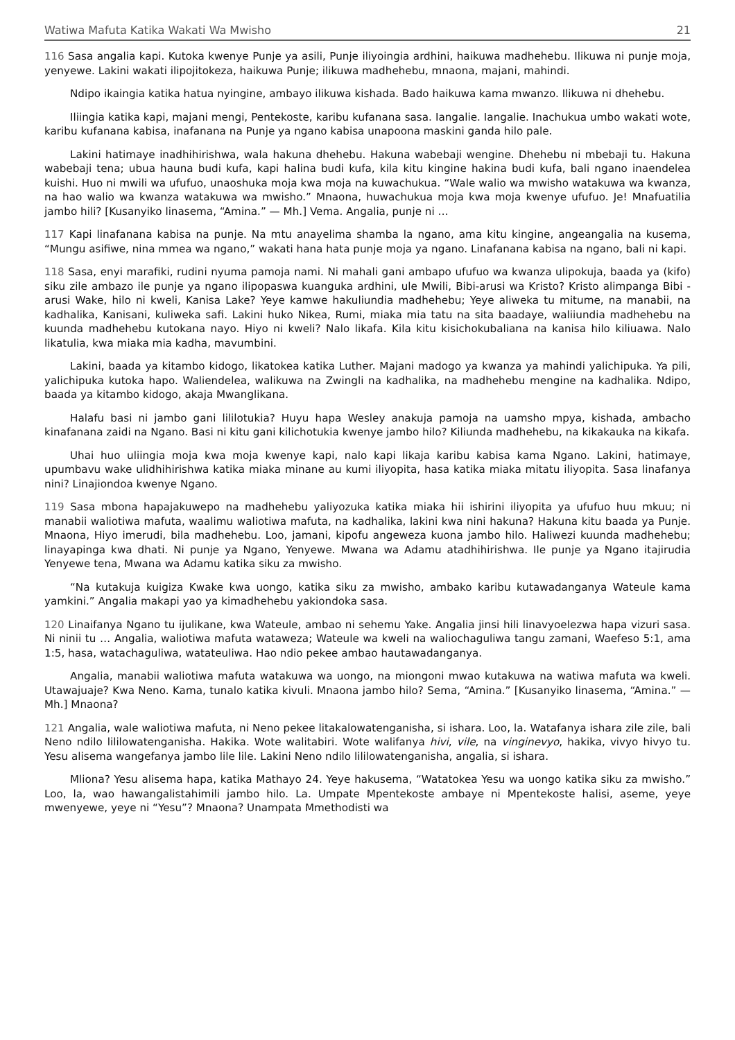Watiwa Mafuta Katika Wakati Wa Mwisho 21
116 Sasa angalia kapi. Kutoka kwenye Punje ya asili, Punje iliyoingia ardhini, haikuwa madhehebu. Ilikuwa ni punje moja, yenyewe. Lakini wakati ilipojitokeza, haikuwa Punje; ilikuwa madhehebu, mnaona, majani, mahindi.
Ndipo ikaingia katika hatua nyingine, ambayo ilikuwa kishada. Bado haikuwa kama mwanzo. Ilikuwa ni dhehebu.
Iliingia katika kapi, majani mengi, Pentekoste, karibu kufanana sasa. Iangalie. Iangalie. Inachukua umbo wakati wote, karibu kufanana kabisa, inafanana na Punje ya ngano kabisa unapoona maskini ganda hilo pale.
Lakini hatimaye inadhihirishwa, wala hakuna dhehebu. Hakuna wabebaji wengine. Dhehebu ni mbebaji tu. Hakuna wabebaji tena; ubua hauna budi kufa, kapi halina budi kufa, kila kitu kingine hakina budi kufa, bali ngano inaendelea kuishi. Huo ni mwili wa ufufuo, unaoshuka moja kwa moja na kuwachukua. “Wale walio wa mwisho watakuwa wa kwanza, na hao walio wa kwanza watakuwa wa mwisho.” Mnaona, huwachukua moja kwa moja kwenye ufufuo. Je! Mnafuatilia jambo hili? [Kusanyiko linasema, “Amina.” — Mh.] Vema. Angalia, punje ni …
117 Kapi linafanana kabisa na punje. Na mtu anayelima shamba la ngano, ama kitu kingine, angeangalia na kusema, “Mungu asifiwe, nina mmea wa ngano,” wakati hana hata punje moja ya ngano. Linafanana kabisa na ngano, bali ni kapi.
118 Sasa, enyi marafiki, rudini nyuma pamoja nami. Ni mahali gani ambapo ufufuo wa kwanza ulipokuja, baada ya (kifo) siku zile ambazo ile punje ya ngano ilipopaswa kuanguka ardhini, ule Mwili, Bibi-arusi wa Kristo? Kristo alimpanga Bibi -arusi Wake, hilo ni kweli, Kanisa Lake? Yeye kamwe hakuliundia madhehebu; Yeye aliweka tu mitume, na manabii, na kadhalika, Kanisani, kuliweka safi. Lakini huko Nikea, Rumi, miaka mia tatu na sita baadaye, waliiundia madhehebu na kuunda madhehebu kutokana nayo. Hiyo ni kweli? Nalo likafa. Kila kitu kisichokubaliana na kanisa hilo kiliuawa. Nalo likatulia, kwa miaka mia kadha, mavumbini.
Lakini, baada ya kitambo kidogo, likatokea katika Luther. Majani madogo ya kwanza ya mahindi yalichipuka. Ya pili, yalichipuka kutoka hapo. Waliendelea, walikuwa na Zwingli na kadhalika, na madhehebu mengine na kadhalika. Ndipo, baada ya kitambo kidogo, akaja Mwanglikana.
Halafu basi ni jambo gani lililotukia? Huyu hapa Wesley anakuja pamoja na uamsho mpya, kishada, ambacho kinafanana zaidi na Ngano. Basi ni kitu gani kilichotukia kwenye jambo hilo? Kiliunda madhehebu, na kikakauka na kikafa.
Uhai huo uliingia moja kwa moja kwenye kapi, nalo kapi likaja karibu kabisa kama Ngano. Lakini, hatimaye, upumbavu wake ulidhihirishwa katika miaka minane au kumi iliyopita, hasa katika miaka mitatu iliyopita. Sasa linafanya nini? Linajiondoa kwenye Ngano.
119 Sasa mbona hapajakuwepo na madhehebu yaliyozuka katika miaka hii ishirini iliyopita ya ufufuo huu mkuu; ni manabii waliotiwa mafuta, waalimu waliotiwa mafuta, na kadhalika, lakini kwa nini hakuna? Hakuna kitu baada ya Punje. Mnaona, Hiyo imerudi, bila madhehebu. Loo, jamani, kipofu angeweza kuona jambo hilo. Haliwezi kuunda madhehebu; linayapinga kwa dhati. Ni punje ya Ngano, Yenyewe. Mwana wa Adamu atadhihirishwa. Ile punje ya Ngano itajirudia Yenyewe tena, Mwana wa Adamu katika siku za mwisho.
“Na kutakuja kuigiza Kwake kwa uongo, katika siku za mwisho, ambako karibu kutawadanganya Wateule kama yamkini.” Angalia makapi yao ya kimadhehebu yakiondoka sasa.
120 Linaifanya Ngano tu ijulikane, kwa Wateule, ambao ni sehemu Yake. Angalia jinsi hili linavyoelezwa hapa vizuri sasa. Ni ninii tu … Angalia, waliotiwa mafuta wataweza; Wateule wa kweli na waliochaguliwa tangu zamani, Waefeso 5:1, ama 1:5, hasa, watachaguliwa, watateuliwa. Hao ndio pekee ambao hautawadanganya.
Angalia, manabii waliotiwa mafuta watakuwa wa uongo, na miongoni mwao kutakuwa na watiwa mafuta wa kweli. Utawajuaje? Kwa Neno. Kama, tunalo katika kivuli. Mnaona jambo hilo? Sema, “Amina.” [Kusanyiko linasema, “Amina.” — Mh.] Mnaona?
121 Angalia, wale waliotiwa mafuta, ni Neno pekee litakalowatenganisha, si ishara. Loo, la. Watafanya ishara zile zile, bali Neno ndilo lililowatenganisha. Hakika. Wote walitabiri. Wote walifanya hivi, vile, na vinginevyo, hakika, vivyo hivyo tu. Yesu alisema wangefanya jambo lile lile. Lakini Neno ndilo lililowatenganisha, angalia, si ishara.
Mliona? Yesu alisema hapa, katika Mathayo 24. Yeye hakusema, “Watatokea Yesu wa uongo katika siku za mwisho.” Loo, la, wao hawangalistahimili jambo hilo. La. Umpate Mpentekoste ambaye ni Mpentekoste halisi, aseme, yeye mwenyewe, yeye ni “Yesu”? Mnaona? Unampata Mmethodisti wa